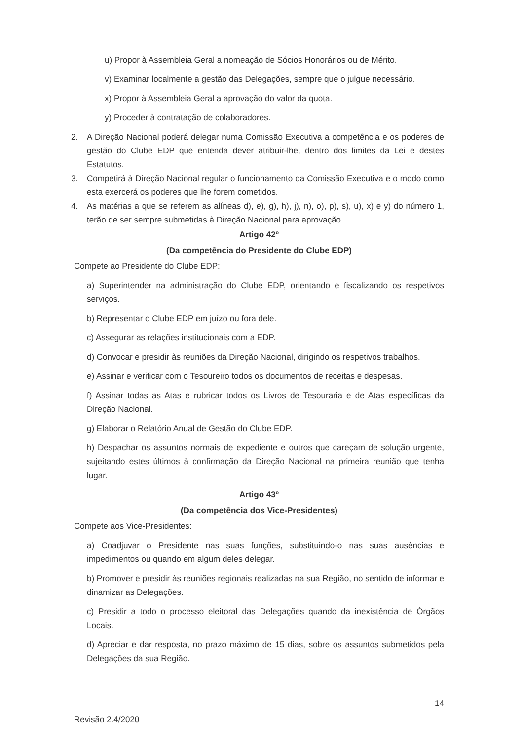u) Propor à Assembleia Geral a nomeação de Sócios Honorários ou de Mérito.
v) Examinar localmente a gestão das Delegações, sempre que o julgue necessário.
x) Propor à Assembleia Geral a aprovação do valor da quota.
y) Proceder à contratação de colaboradores.
2. A Direção Nacional poderá delegar numa Comissão Executiva a competência e os poderes de gestão do Clube EDP que entenda dever atribuir-lhe, dentro dos limites da Lei e destes Estatutos.
3. Competirá à Direção Nacional regular o funcionamento da Comissão Executiva e o modo como esta exercerá os poderes que lhe forem cometidos.
4. As matérias a que se referem as alíneas d), e), g), h), j), n), o), p), s), u), x) e y) do número 1, terão de ser sempre submetidas à Direção Nacional para aprovação.
Artigo 42º
(Da competência do Presidente do Clube EDP)
Compete ao Presidente do Clube EDP:
a) Superintender na administração do Clube EDP, orientando e fiscalizando os respetivos serviços.
b) Representar o Clube EDP em juízo ou fora dele.
c) Assegurar as relações institucionais com a EDP.
d) Convocar e presidir às reuniões da Direção Nacional, dirigindo os respetivos trabalhos.
e) Assinar e verificar com o Tesoureiro todos os documentos de receitas e despesas.
f) Assinar todas as Atas e rubricar todos os Livros de Tesouraria e de Atas específicas da Direção Nacional.
g) Elaborar o Relatório Anual de Gestão do Clube EDP.
h) Despachar os assuntos normais de expediente e outros que careçam de solução urgente, sujeitando estes últimos à confirmação da Direção Nacional na primeira reunião que tenha lugar.
Artigo 43º
(Da competência dos Vice-Presidentes)
Compete aos Vice-Presidentes:
a) Coadjuvar o Presidente nas suas funções, substituindo-o nas suas ausências e impedimentos ou quando em algum deles delegar.
b) Promover e presidir às reuniões regionais realizadas na sua Região, no sentido de informar e dinamizar as Delegações.
c) Presidir a todo o processo eleitoral das Delegações quando da inexistência de Órgãos Locais.
d) Apreciar e dar resposta, no prazo máximo de 15 dias, sobre os assuntos submetidos pela Delegações da sua Região.
14
Revisão 2.4/2020